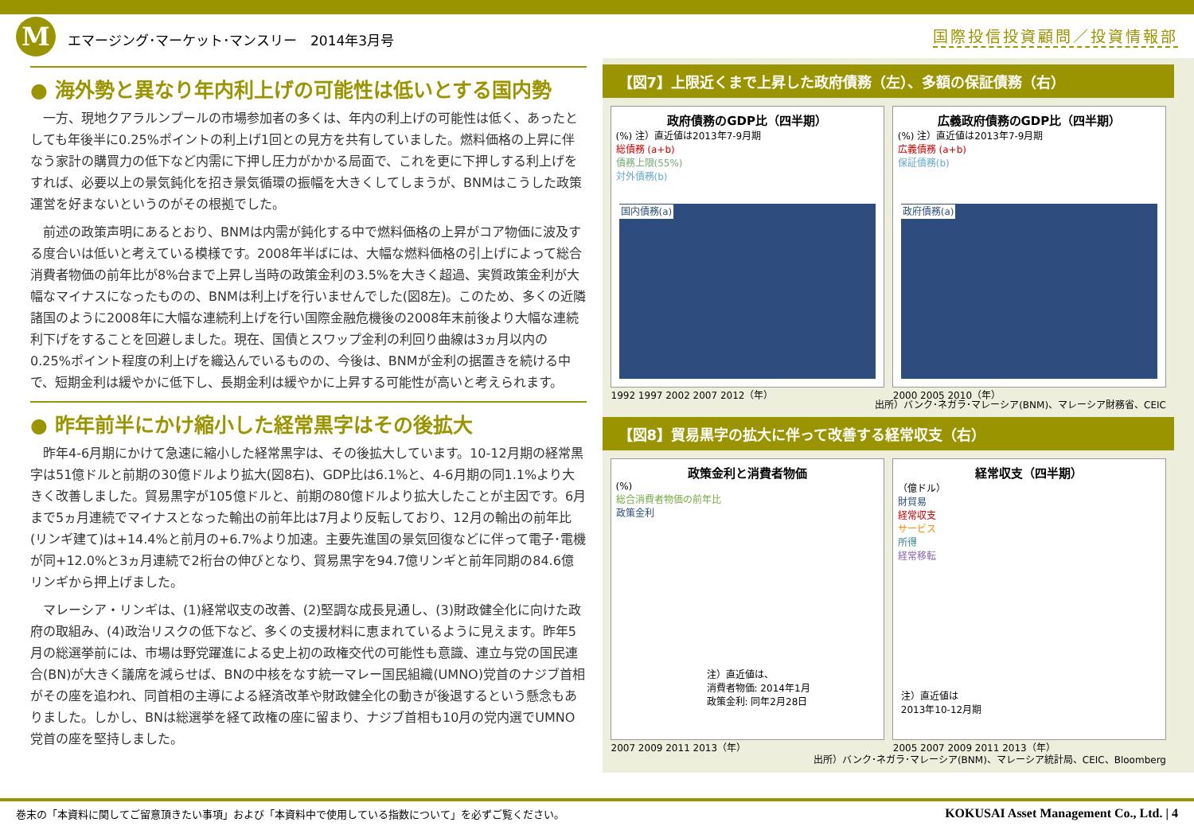Mエマージング･マーケット･マンスリー　2014年3月号
国際投信投資顧問／投資情報部
● 海外勢と異なり年内利上げの可能性は低いとする国内勢
一方、現地クアラルンプールの市場参加者の多くは、年内の利上げの可能性は低く、あったとしても年後半に0.25%ポイントの利上げ1回との見方を共有していました。燃料価格の上昇に伴なう家計の購買力の低下など内需に下押し圧力がかかる局面で、これを更に下押しする利上げをすれば、必要以上の景気鈍化を招き景気循環の振幅を大きくしてしまうが、BNMはこうした政策運営を好まないというのがその根拠でした。
前述の政策声明にあるとおり、BNMは内需が鈍化する中で燃料価格の上昇がコア物価に波及する度合いは低いと考えている模様です。2008年半ばには、大幅な燃料価格の引上げによって総合消費者物価の前年比が8%台まで上昇し当時の政策金利の3.5%を大きく超過、実質政策金利が大幅なマイナスになったものの、BNMは利上げを行いませんでした(図8左)。このため、多くの近隣諸国のように2008年に大幅な連続利上げを行い国際金融危機後の2008年末前後より大幅な連続利下げをすることを回避しました。現在、国債とスワップ金利の利回り曲線は3ヵ月以内の0.25%ポイント程度の利上げを織込んでいるものの、今後は、BNMが金利の据置きを続ける中で、短期金利は緩やかに低下し、長期金利は緩やかに上昇する可能性が高いと考えられます。
● 昨年前半にかけ縮小した経常黒字はその後拡大
昨年4-6月期にかけて急速に縮小した経常黒字は、その後拡大しています。10-12月期の経常黒字は51億ドルと前期の30億ドルより拡大(図8右)、GDP比は6.1%と、4-6月期の同1.1%より大きく改善しました。貿易黒字が105億ドルと、前期の80億ドルより拡大したことが主因です。6月まで5ヵ月連続でマイナスとなった輸出の前年比は7月より反転しており、12月の輸出の前年比(リンギ建て)は+14.4%と前月の+6.7%より加速。主要先進国の景気回復などに伴って電子･電機が同+12.0%と3ヵ月連続で2桁台の伸びとなり、貿易黒字を94.7億リンギと前年同期の84.6億リンギから押上げました。
マレーシア・リンギは、(1)経常収支の改善、(2)堅調な成長見通し、(3)財政健全化に向けた政府の取組み、(4)政治リスクの低下など、多くの支援材料に恵まれているように見えます。昨年5月の総選挙前には、市場は野党躍進による史上初の政権交代の可能性も意識、連立与党の国民連合(BN)が大きく議席を減らせば、BNの中核をなす統一マレー国民組織(UMNO)党首のナジブ首相がその座を追われ、同首相の主導による経済改革や財政健全化の動きが後退するという懸念もありました。しかし、BNは総選挙を経て政権の座に留まり、ナジブ首相も10月の党内選でUMNO党首の座を堅持しました。
【図7】上限近くまで上昇した政府債務（左）、多額の保証債務（右）
政府債務のGDP比（四半期）
(%) 注）直近値は2013年7-9月期
総債務 (a+b)
債務上限(55%)
対外債務(b)
国内債務(a)
1992 1997 2002 2007 2012（年）
広義政府債務のGDP比（四半期）
(%) 注）直近値は2013年7-9月期
広義債務 (a+b)
保証債務(b)
政府債務(a)
2000 2005 2010（年）
出所）バンク･ネガラ･マレーシア(BNM)、マレーシア財務省、CEIC
【図8】貿易黒字の拡大に伴って改善する経常収支（右）
政策金利と消費者物価
(%)
総合消費者物価の前年比
政策金利
注）直近値は、
消費者物価: 2014年1月
政策金利: 同年2月28日
2007 2009 2011 2013（年）
経常収支（四半期）
（億ドル）
財貿易
経常収支
サービス
所得
経常移転
注）直近値は
2013年10-12月期
2005 2007 2009 2011 2013（年）
出所）バンク･ネガラ･マレーシア(BNM)、マレーシア統計局、CEIC、Bloomberg
巻末の「本資料に関してご留意頂きたい事項」および「本資料中で使用している指数について」を必ずご覧ください。 KOKUSAI Asset Management Co., Ltd. | 4